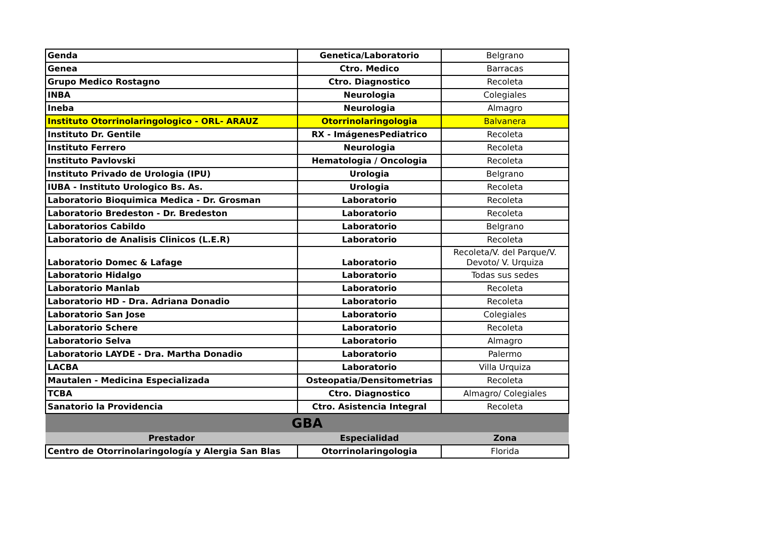| Genda | Genetica/Laboratorio | Belgrano |
| Genea | Ctro. Medico | Barracas |
| Grupo Medico Rostagno | Ctro. Diagnostico | Recoleta |
| INBA | Neurologia | Colegiales |
| Ineba | Neurologia | Almagro |
| Instituto Otorrinolaringologico - ORL- ARAUZ | Otorrinolaringologia | Balvanera |
| Instituto Dr. Gentile | RX - ImágenesPediatrico | Recoleta |
| Instituto Ferrero | Neurologia | Recoleta |
| Instituto Pavlovski | Hematologia / Oncologia | Recoleta |
| Instituto Privado de Urologia (IPU) | Urologia | Belgrano |
| IUBA - Instituto Urologico Bs. As. | Urologia | Recoleta |
| Laboratorio Bioquimica Medica - Dr. Grosman | Laboratorio | Recoleta |
| Laboratorio Bredeston - Dr. Bredeston | Laboratorio | Recoleta |
| Laboratorios Cabildo | Laboratorio | Belgrano |
| Laboratorio de Analisis Clinicos (L.E.R) | Laboratorio | Recoleta |
| Laboratorio Domec & Lafage | Laboratorio | Recoleta/V. del Parque/V. Devoto/ V. Urquiza |
| Laboratorio Hidalgo | Laboratorio | Todas sus sedes |
| Laboratorio Manlab | Laboratorio | Recoleta |
| Laboratorio HD - Dra. Adriana Donadio | Laboratorio | Recoleta |
| Laboratorio San Jose | Laboratorio | Colegiales |
| Laboratorio Schere | Laboratorio | Recoleta |
| Laboratorio Selva | Laboratorio | Almagro |
| Laboratorio LAYDE - Dra. Martha Donadio | Laboratorio | Palermo |
| LACBA | Laboratorio | Villa Urquiza |
| Mautalen - Medicina Especializada | Osteopatia/Densitometrias | Recoleta |
| TCBA | Ctro. Diagnostico | Almagro/ Colegiales |
| Sanatorio la Providencia | Ctro. Asistencia Integral | Recoleta |
| GBA | | |
| Prestador | Especialidad | Zona |
| Centro de Otorrinolaringología y Alergia San Blas | Otorrinolaringologia | Florida |